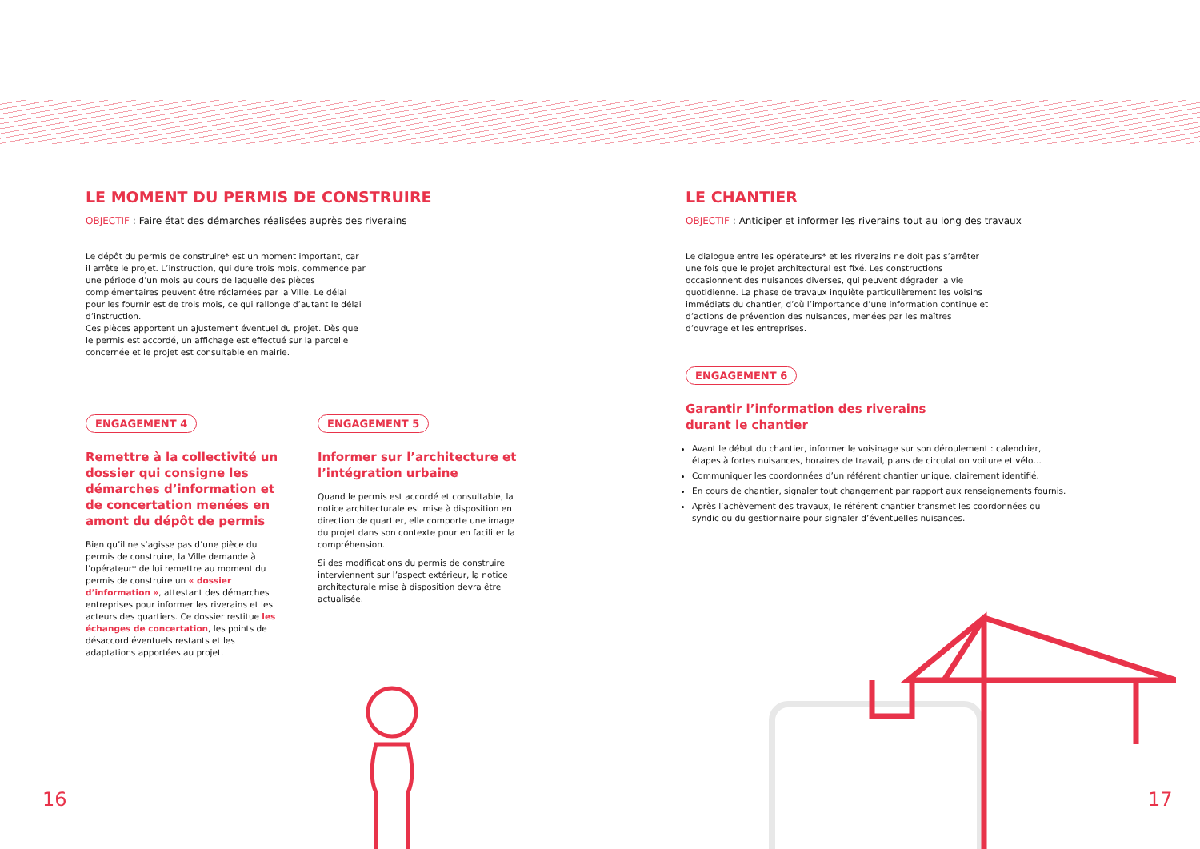LE MOMENT DU PERMIS DE CONSTRUIRE
OBJECTIF : Faire état des démarches réalisées auprès des riverains
Le dépôt du permis de construire* est un moment important, car il arrête le projet. L’instruction, qui dure trois mois, commence par une période d’un mois au cours de laquelle des pièces complémentaires peuvent être réclamées par la Ville. Le délai pour les fournir est de trois mois, ce qui rallonge d’autant le délai d’instruction.
Ces pièces apportent un ajustement éventuel du projet. Dès que le permis est accordé, un affichage est effectué sur la parcelle concernée et le projet est consultable en mairie.
ENGAGEMENT 4
Remettre à la collectivité un dossier qui consigne les démarches d’information et de concertation menées en amont du dépôt de permis
Bien qu’il ne s’agisse pas d’une pièce du permis de construire, la Ville demande à l’opérateur* de lui remettre au moment du permis de construire un « dossier d’information », attestant des démarches entreprises pour informer les riverains et les acteurs des quartiers. Ce dossier restitue les échanges de concertation, les points de désaccord éventuels restants et les adaptations apportées au projet.
ENGAGEMENT 5
Informer sur l’architecture et l’intégration urbaine
Quand le permis est accordé et consultable, la notice architecturale est mise à disposition en direction de quartier, elle comporte une image du projet dans son contexte pour en faciliter la compréhension.
Si des modifications du permis de construire interviennent sur l’aspect extérieur, la notice architecturale mise à disposition devra être actualisée.
LE CHANTIER
OBJECTIF : Anticiper et informer les riverains tout au long des travaux
Le dialogue entre les opérateurs* et les riverains ne doit pas s’arrêter une fois que le projet architectural est fixé. Les constructions occasionnent des nuisances diverses, qui peuvent dégrader la vie quotidienne. La phase de travaux inquiète particulièrement les voisins immédiats du chantier, d’où l’importance d’une information continue et d’actions de prévention des nuisances, menées par les maîtres d’ouvrage et les entreprises.
ENGAGEMENT 6
Garantir l’information des riverains
durant le chantier
Avant le début du chantier, informer le voisinage sur son déroulement : calendrier, étapes à fortes nuisances, horaires de travail, plans de circulation voiture et vélo…
Communiquer les coordonnées d’un référent chantier unique, clairement identifié.
En cours de chantier, signaler tout changement par rapport aux renseignements fournis.
Après l’achèvement des travaux, le référent chantier transmet les coordonnées du syndic ou du gestionnaire pour signaler d’éventuelles nuisances.
16 17